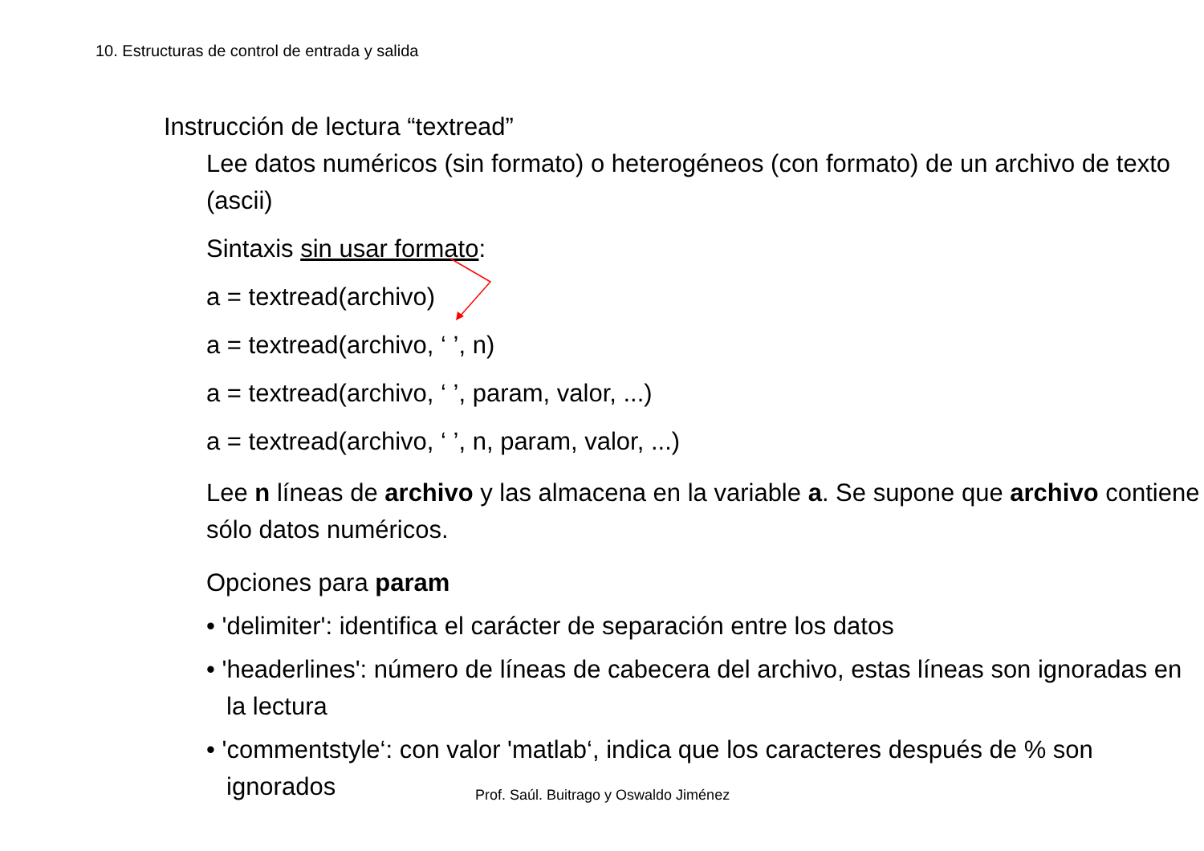10. Estructuras de control de entrada y salida
Instrucción de lectura “textread”
Lee datos numéricos (sin formato) o heterogéneos (con formato) de un archivo de texto (ascii)
Sintaxis sin usar formato:
a = textread(archivo)
a = textread(archivo, ‘ ’, n)
a = textread(archivo, ‘ ’, param, valor, ...)
a = textread(archivo, ‘ ’, n, param, valor, ...)
Lee n líneas de archivo y las almacena en la variable a. Se supone que archivo contiene sólo datos numéricos.
Opciones para param
• 'delimiter': identifica el carácter de separación entre los datos
• 'headerlines': número de líneas de cabecera del archivo, estas líneas son ignoradas en la lectura
• 'commentstyle‘: con valor 'matlab‘, indica que los caracteres después de % son ignorados
Prof. Saúl. Buitrago y Oswaldo Jiménez